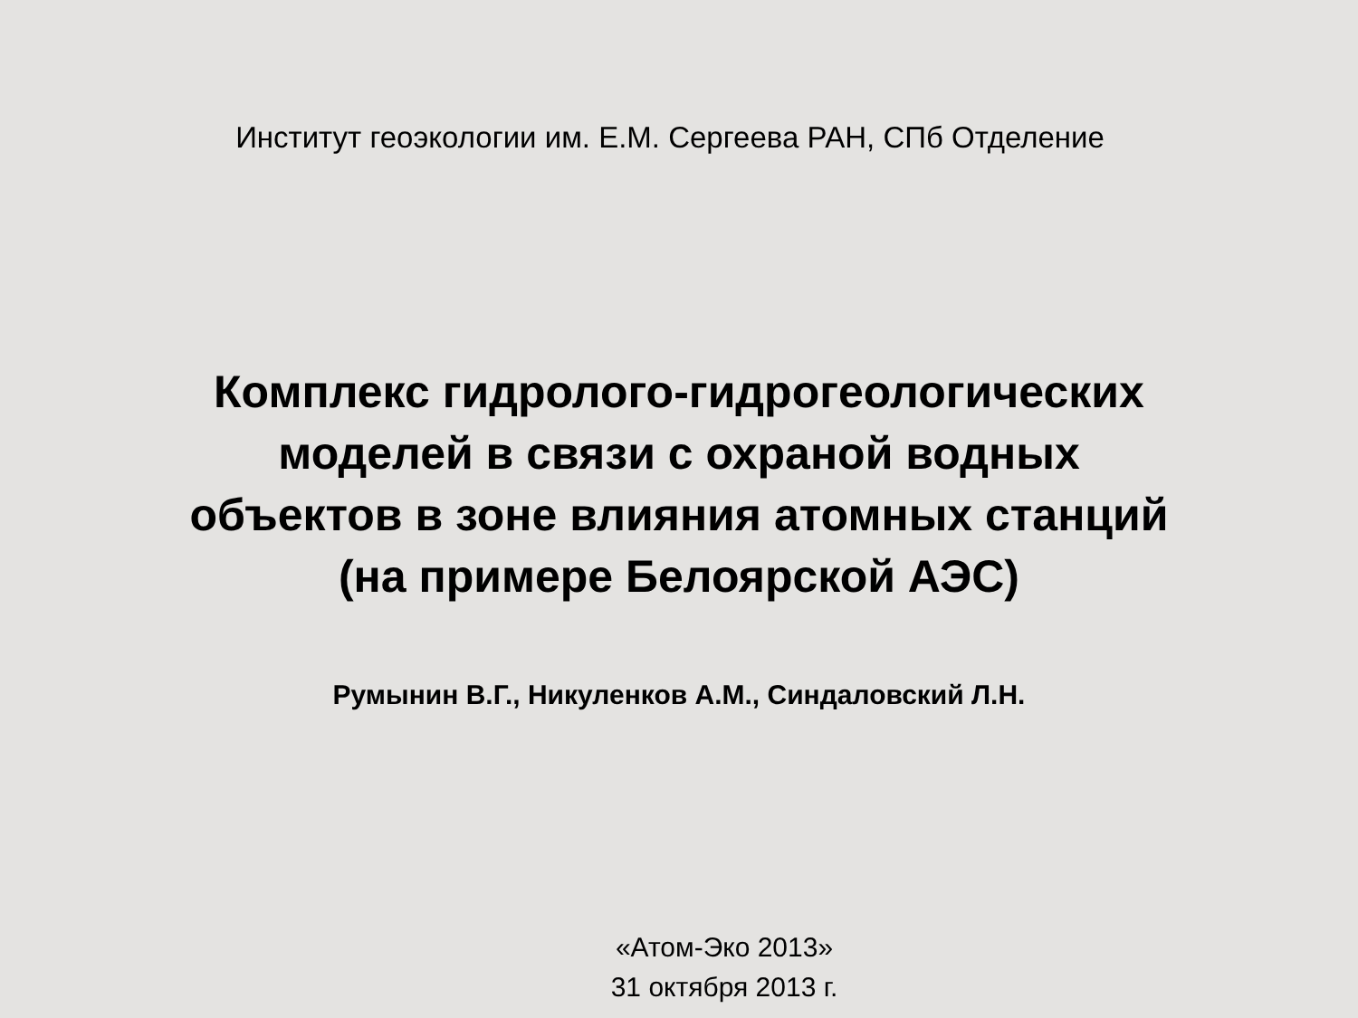Институт геоэкологии им. Е.М. Сергеева РАН, СПб Отделение
Комплекс гидролого-гидрогеологических
моделей в связи с охраной водных
объектов в зоне влияния атомных станций
(на примере Белоярской АЭС)
Румынин В.Г., Никуленков А.М., Синдаловский Л.Н.
«Атом-Эко 2013»
31 октября 2013 г.